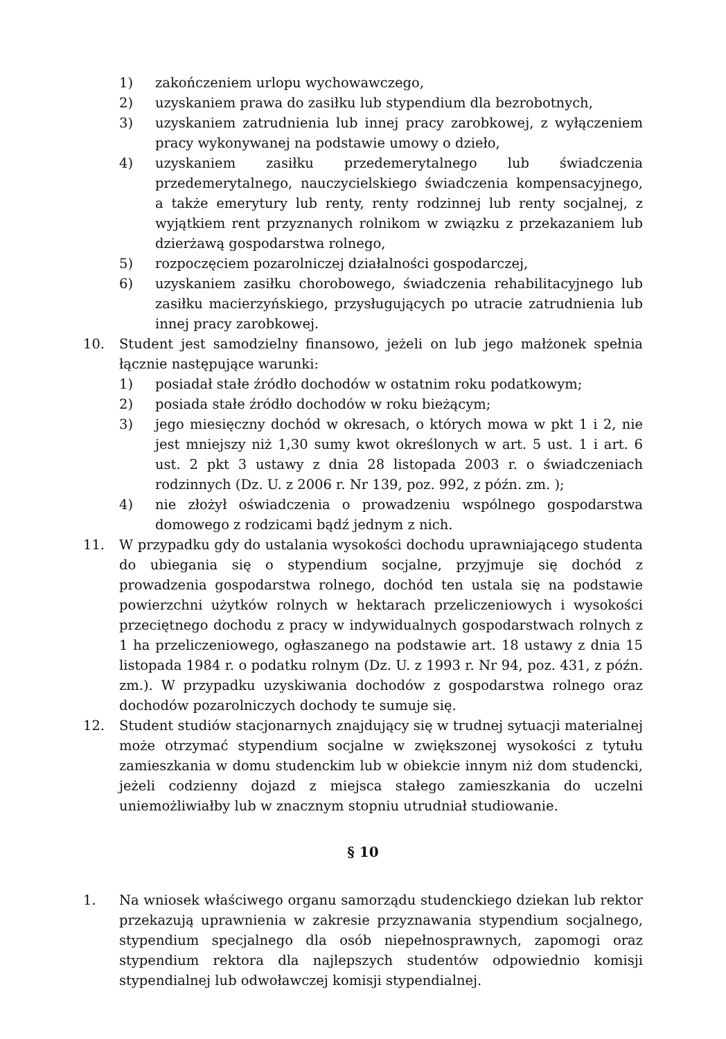1) zakończeniem urlopu wychowawczego,
2) uzyskaniem prawa do zasiłku lub stypendium dla bezrobotnych,
3) uzyskaniem zatrudnienia lub innej pracy zarobkowej, z wyłączeniem pracy wykonywanej na podstawie umowy o dzieło,
4) uzyskaniem zasiłku przedemerytalnego lub świadczenia przedemerytalnego, nauczycielskiego świadczenia kompensacyjnego, a także emerytury lub renty, renty rodzinnej lub renty socjalnej, z wyjątkiem rent przyznanych rolnikom w związku z przekazaniem lub dzierżawą gospodarstwa rolnego,
5) rozpoczęciem pozarolniczej działalności gospodarczej,
6) uzyskaniem zasiłku chorobowego, świadczenia rehabilitacyjnego lub zasiłku macierzyńskiego, przysługujących po utracie zatrudnienia lub innej pracy zarobkowej.
10. Student jest samodzielny finansowo, jeżeli on lub jego małżonek spełnia łącznie następujące warunki:
1) posiadał stałe źródło dochodów w ostatnim roku podatkowym;
2) posiada stałe źródło dochodów w roku bieżącym;
3) jego miesięczny dochód w okresach, o których mowa w pkt 1 i 2, nie jest mniejszy niż 1,30 sumy kwot określonych w art. 5 ust. 1 i art. 6 ust. 2 pkt 3 ustawy z dnia 28 listopada 2003 r. o świadczeniach rodzinnych (Dz. U. z 2006 r. Nr 139, poz. 992, z późn. zm. );
4) nie złożył oświadczenia o prowadzeniu wspólnego gospodarstwa domowego z rodzicami bądź jednym z nich.
11. W przypadku gdy do ustalania wysokości dochodu uprawniającego studenta do ubiegania się o stypendium socjalne, przyjmuje się dochód z prowadzenia gospodarstwa rolnego, dochód ten ustala się na podstawie powierzchni użytków rolnych w hektarach przeliczeniowych i wysokości przeciętnego dochodu z pracy w indywidualnych gospodarstwach rolnych z 1 ha przeliczeniowego, ogłaszanego na podstawie art. 18 ustawy z dnia 15 listopada 1984 r. o podatku rolnym (Dz. U. z 1993 r. Nr 94, poz. 431, z późn. zm.). W przypadku uzyskiwania dochodów z gospodarstwa rolnego oraz dochodów pozarolniczych dochody te sumuje się.
12. Student studiów stacjonarnych znajdujący się w trudnej sytuacji materialnej może otrzymać stypendium socjalne w zwiększonej wysokości z tytułu zamieszkania w domu studenckim lub w obiekcie innym niż dom studencki, jeżeli codzienny dojazd z miejsca stałego zamieszkania do uczelni uniemożliwiałby lub w znacznym stopniu utrudniał studiowanie.
§ 10
1. Na wniosek właściwego organu samorządu studenckiego dziekan lub rektor przekazują uprawnienia w zakresie przyznawania stypendium socjalnego, stypendium specjalnego dla osób niepełnosprawnych, zapomogi oraz stypendium rektora dla najlepszych studentów odpowiednio komisji stypendialnej lub odwoławczej komisji stypendialnej.